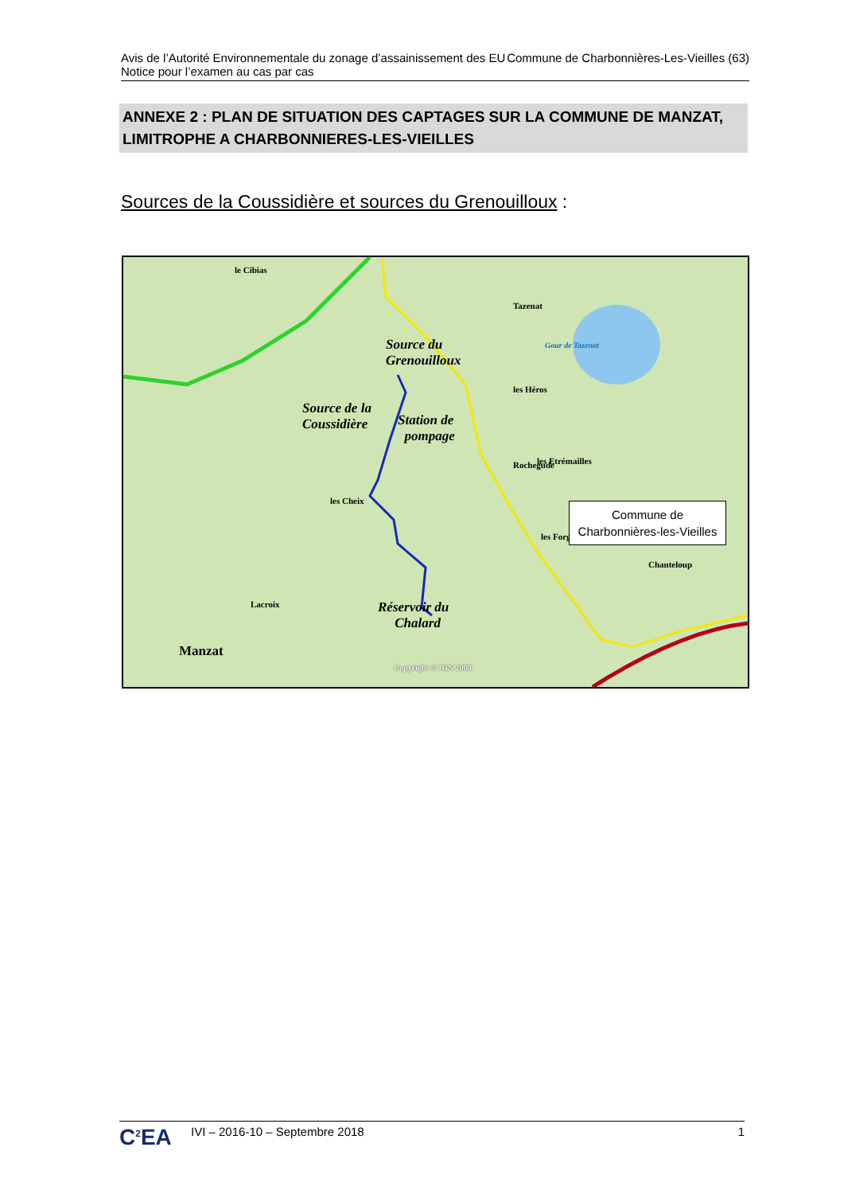Avis de l’Autorité Environnementale du zonage d’assainissement des EU Commune de Charbonnières-Les-Vieilles (63)
Notice pour l’examen au cas par cas
ANNEXE 2 : PLAN DE SITUATION DES CAPTAGES SUR LA COMMUNE DE MANZAT, LIMITROPHE A CHARBONNIERES-LES-VIEILLES
Sources de la Coussidière et sources du Grenouilloux :
Gour de Tazenat
Tazenat
les Héros
Rochegude
le Cibias
les Etrémailles
les Cheix
les Forges
Lacroix
Chanteloup
Manzat
Source du
Grenouilloux
Source de la
Coussidière
Station de
pompage
Réservoir du
Chalard
Copyright © IGN 2008
Commune de
Charbonnières-les-Vieilles
C<sup>2</sup>EA
IVI – 2016-10 – Septembre 2018 1